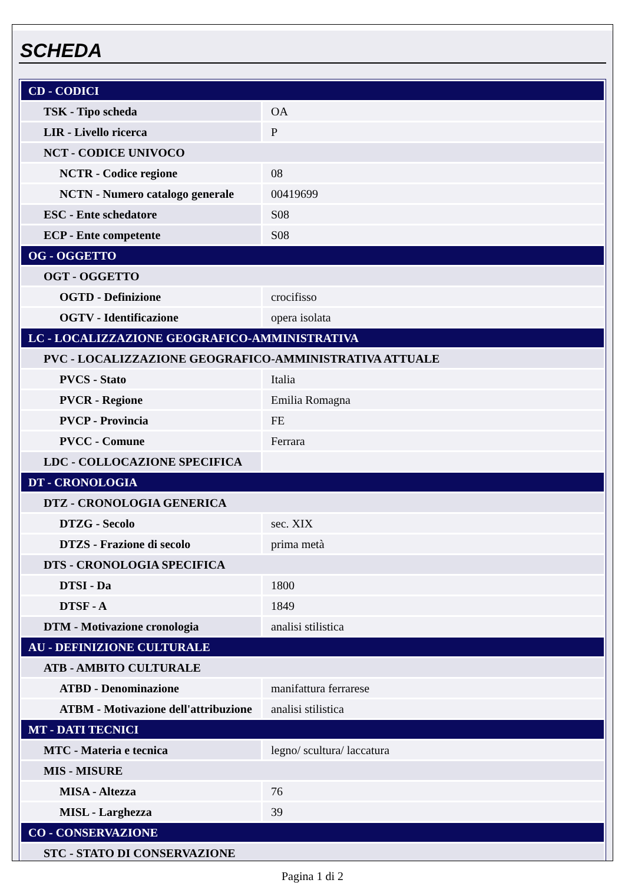SCHEDA
| CD - CODICI | |
| TSK - Tipo scheda | OA |
| LIR - Livello ricerca | P |
| NCT - CODICE UNIVOCO | |
| NCTR - Codice regione | 08 |
| NCTN - Numero catalogo generale | 00419699 |
| ESC - Ente schedatore | S08 |
| ECP - Ente competente | S08 |
| OG - OGGETTO | |
| OGT - OGGETTO | |
| OGTD - Definizione | crocifisso |
| OGTV - Identificazione | opera isolata |
| LC - LOCALIZZAZIONE GEOGRAFICO-AMMINISTRATIVA | |
| PVC - LOCALIZZAZIONE GEOGRAFICO-AMMINISTRATIVA ATTUALE | |
| PVCS - Stato | Italia |
| PVCR - Regione | Emilia Romagna |
| PVCP - Provincia | FE |
| PVCC - Comune | Ferrara |
| LDC - COLLOCAZIONE SPECIFICA | |
| DT - CRONOLOGIA | |
| DTZ - CRONOLOGIA GENERICA | |
| DTZG - Secolo | sec. XIX |
| DTZS - Frazione di secolo | prima metà |
| DTS - CRONOLOGIA SPECIFICA | |
| DTSI - Da | 1800 |
| DTSF - A | 1849 |
| DTM - Motivazione cronologia | analisi stilistica |
| AU - DEFINIZIONE CULTURALE | |
| ATB - AMBITO CULTURALE | |
| ATBD - Denominazione | manifattura ferrarese |
| ATBM - Motivazione dell'attribuzione | analisi stilistica |
| MT - DATI TECNICI | |
| MTC - Materia e tecnica | legno/ scultura/ laccatura |
| MIS - MISURE | |
| MISA - Altezza | 76 |
| MISL - Larghezza | 39 |
| CO - CONSERVAZIONE | |
| STC - STATO DI CONSERVAZIONE | |
Pagina 1 di 2